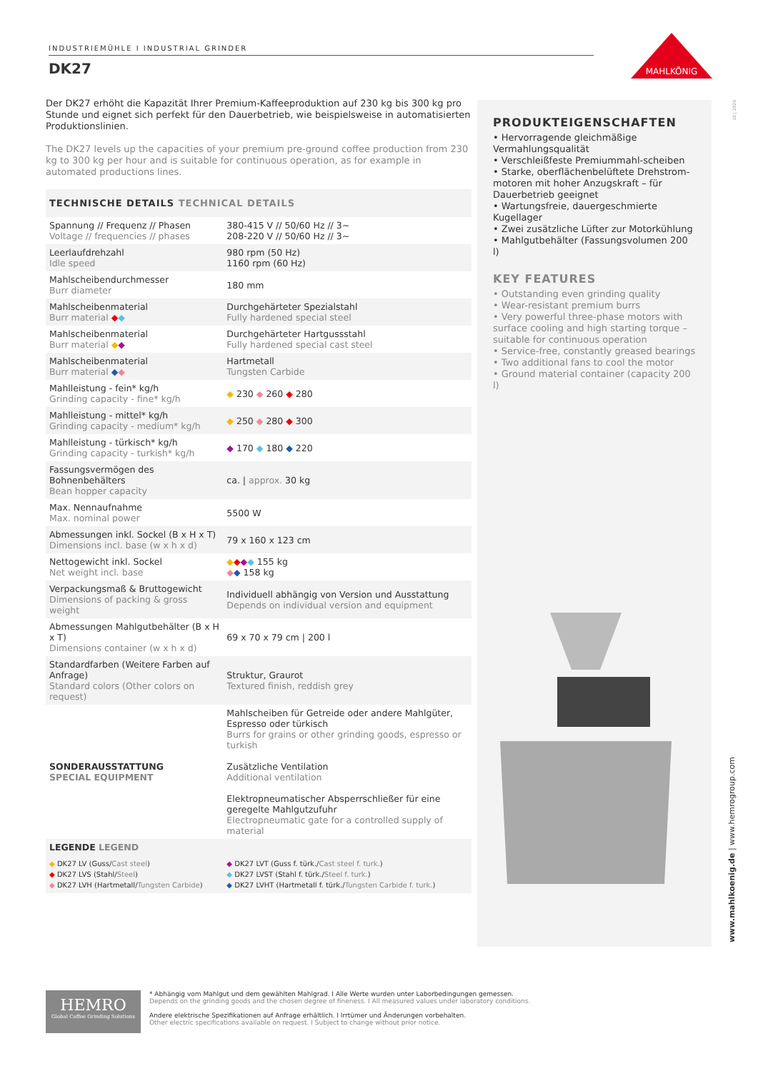INDUSTRIEMÜHLE I INDUSTRIAL GRINDER
DK27
MAHLKÖNIG
Der DK27 erhöht die Kapazität Ihrer Premium-Kaffeeproduktion auf 230 kg bis 300 kg pro Stunde und eignet sich perfekt für den Dauerbetrieb, wie beispielsweise in automatisierten Produktionslinien.
The DK27 levels up the capacities of your premium pre-ground coffee production from 230 kg to 300 kg per hour and is suitable for continuous operation, as for example in automated productions lines.
| TECHNISCHE DETAILS TECHNICAL DETAILS | |
| --- | --- |
| Spannung // Frequenz // Phasen Voltage // frequencies // phases | 380-415 V // 50/60 Hz // 3~ 208-220 V // 50/60 Hz // 3~ |
| Leerlaufdrehzahl Idle speed | 980 rpm (50 Hz) 1160 rpm (60 Hz) |
| Mahlscheibendurchmesser Burr diameter | 180 mm |
| Mahlscheibenmaterial Burr material ◆ ◆ | Durchgehärteter Spezialstahl Fully hardened special steel |
| Mahlscheibenmaterial Burr material ◆ ◆ | Durchgehärteter Hartgussstahl Fully hardened special cast steel |
| Mahlscheibenmaterial Burr material ◆ ◆ | Hartmetall Tungsten Carbide |
| Mahlleistung - fein* kg/h Grinding capacity - fine* kg/h | ◆ 230 ◆ 260 ◆ 280 |
| Mahlleistung - mittel* kg/h Grinding capacity - medium* kg/h | ◆ 250 ◆ 280 ◆ 300 |
| Mahlleistung - türkisch* kg/h Grinding capacity - turkish* kg/h | ◆ 170 ◆ 180 ◆ 220 |
| Fassungsvermögen des Bohnenbehälters Bean hopper capacity | ca. / approx. 30 kg |
| Max. Nennaufnahme Max. nominal power | 5500 W |
| Abmessungen inkl. Sockel (B x H x T) Dimensions incl. base (w x h x d) | 79 x 160 x 123 cm |
| Nettogewicht inkl. Sockel Net weight incl. base | ◆ ◆ ◆ ◆ 155 kg ◆ ◆ 158 kg |
| Verpackungsmaß & Bruttogewicht Dimensions of packing & gross weight | Individuell abhängig von Version und Ausstattung Depends on individual version and equipment |
| Abmessungen Mahlgutbehälter (B x H x T) Dimensions container (w x h x d) | 69 x 70 x 79 cm / 200 l |
| Standardfarben (Weitere Farben auf Anfrage) Standard colors (Other colors on request) | Struktur, Graurot Textured finish, reddish grey |
| SONDERAUSSTATTUNG SPECIAL EQUIPMENT | Mahlscheiben für Getreide oder andere Mahlgüter, Espresso oder türkisch Burrs for grains or other grinding goods, espresso or turkish Zusätzliche Ventilation Additional ventilation Elektropneumatischer Absperrschließer für eine geregelte Mahlgutzufuhr Electropneumatic gate for a controlled supply of material |
| LEGENDE LEGEND | |
| ◆ DK27 LV (Guss/ Cast steel ) ◆ DK27 LVS (Stahl/ Steel ) ◆ DK27 LVH (Hartmetall/ Tungsten Carbide ) | ◆ DK27 LVT (Guss f. türk./ Cast steel f. turk. ) ◆ DK27 LVST (Stahl f. türk./ Steel f. turk. ) ◆ DK27 LVHT (Hartmetall f. türk./ Tungsten Carbide f. turk. ) |
PRODUKTEIGENSCHAFTEN
• Hervorragende gleichmäßige Vermahlungsqualität
• Verschleißfeste Premiummahl-scheiben
• Starke, oberflächenbelüftete Drehstrom-motoren mit hoher Anzugskraft – für Dauerbetrieb geeignet
• Wartungsfreie, dauergeschmierte Kugellager
• Zwei zusätzliche Lüfter zur Motorkühlung
• Mahlgutbehälter (Fassungsvolumen 200 l)
KEY FEATURES
• Outstanding even grinding quality
• Wear-resistant premium burrs
• Very powerful three-phase motors with surface cooling and high starting torque – suitable for continuous operation
• Service-free, constantly greased bearings
• Two additional fans to cool the motor
• Ground material container (capacity 200 l)
10 | 2020
www.mahlkoenig.de | www.hemrogroup.com
HEMRO
Global Coffee Grinding Solutions
* Abhängig vom Mahlgut und dem gewählten Mahlgrad. I Alle Werte wurden unter Laborbedingungen gemessen.
Depends on the grinding goods and the chosen degree of fineness. I All measured values under laboratory conditions.
Andere elektrische Spezifikationen auf Anfrage erhältlich. I Irrtümer und Änderungen vorbehalten.
Other electric specifications available on request. I Subject to change without prior notice.